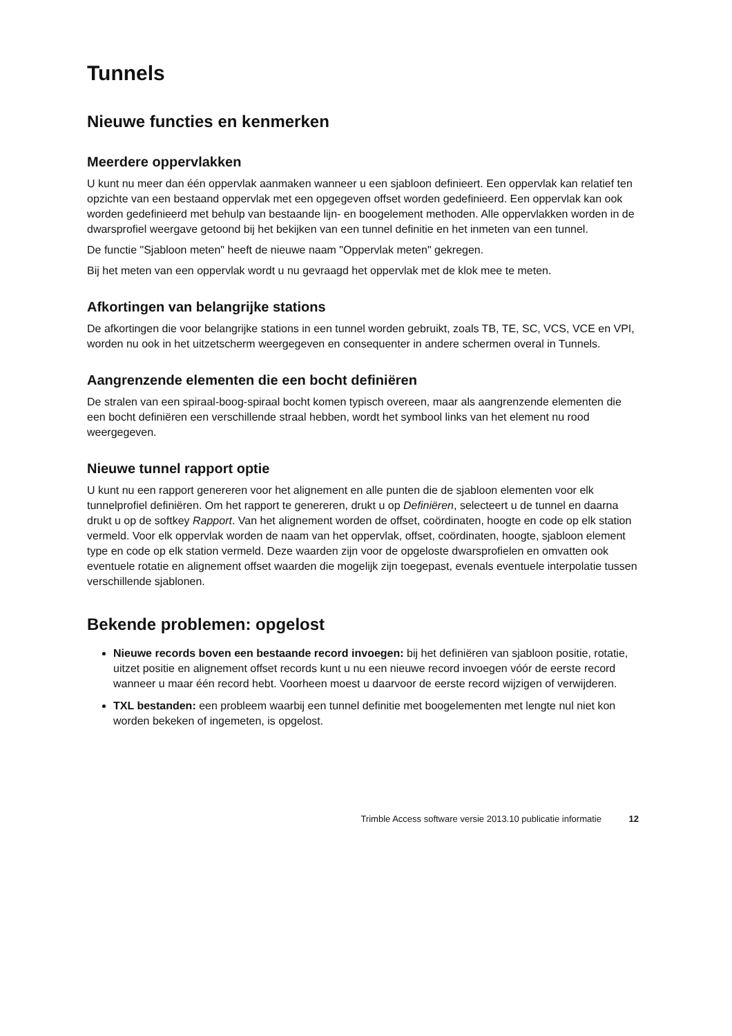Tunnels
Nieuwe functies en kenmerken
Meerdere oppervlakken
U kunt nu meer dan één oppervlak aanmaken wanneer u een sjabloon definieert. Een oppervlak kan relatief ten opzichte van een bestaand oppervlak met een opgegeven offset worden gedefinieerd. Een oppervlak kan ook worden gedefinieerd met behulp van bestaande lijn- en boogelement methoden. Alle oppervlakken worden in de dwarsprofiel weergave getoond bij het bekijken van een tunnel definitie en het inmeten van een tunnel.
De functie "Sjabloon meten" heeft de nieuwe naam "Oppervlak meten" gekregen.
Bij het meten van een oppervlak wordt u nu gevraagd het oppervlak met de klok mee te meten.
Afkortingen van belangrijke stations
De afkortingen die voor belangrijke stations in een tunnel worden gebruikt, zoals TB, TE, SC, VCS, VCE en VPI, worden nu ook in het uitzetscherm weergegeven en consequenter in andere schermen overal in Tunnels.
Aangrenzende elementen die een bocht definiëren
De stralen van een spiraal-boog-spiraal bocht komen typisch overeen, maar als aangrenzende elementen die een bocht definiëren een verschillende straal hebben, wordt het symbool links van het element nu rood weergegeven.
Nieuwe tunnel rapport optie
U kunt nu een rapport genereren voor het alignement en alle punten die de sjabloon elementen voor elk tunnelprofiel definiëren. Om het rapport te genereren, drukt u op Definiëren, selecteert u de tunnel en daarna drukt u op de softkey Rapport. Van het alignement worden de offset, coördinaten, hoogte en code op elk station vermeld. Voor elk oppervlak worden de naam van het oppervlak, offset, coördinaten, hoogte, sjabloon element type en code op elk station vermeld. Deze waarden zijn voor de opgeloste dwarsprofielen en omvatten ook eventuele rotatie en alignement offset waarden die mogelijk zijn toegepast, evenals eventuele interpolatie tussen verschillende sjablonen.
Bekende problemen: opgelost
Nieuwe records boven een bestaande record invoegen: bij het definiëren van sjabloon positie, rotatie, uitzet positie en alignement offset records kunt u nu een nieuwe record invoegen vóór de eerste record wanneer u maar één record hebt. Voorheen moest u daarvoor de eerste record wijzigen of verwijderen.
TXL bestanden: een probleem waarbij een tunnel definitie met boogelementen met lengte nul niet kon worden bekeken of ingemeten, is opgelost.
Trimble Access software versie 2013.10 publicatie informatie 12